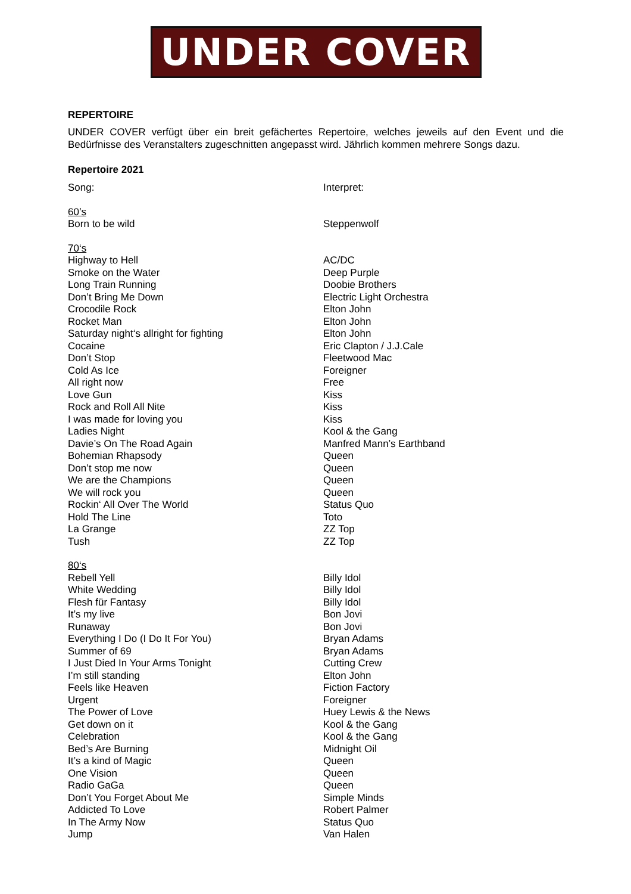UNDER COVER
REPERTOIRE
UNDER COVER verfügt über ein breit gefächertes Repertoire, welches jeweils auf den Event und die Bedürfnisse des Veranstalters zugeschnitten angepasst wird. Jährlich kommen mehrere Songs dazu.
Repertoire 2021
| Song: | Interpret: |
| 60’s | |
| Born to be wild | Steppenwolf |
| 70‘s | |
| Highway to Hell | AC/DC |
| Smoke on the Water | Deep Purple |
| Long Train Running | Doobie Brothers |
| Don’t Bring Me Down | Electric Light Orchestra |
| Crocodile Rock | Elton John |
| Rocket Man | Elton John |
| Saturday night‘s allright for fighting | Elton John |
| Cocaine | Eric Clapton / J.J.Cale |
| Don’t Stop | Fleetwood Mac |
| Cold As Ice | Foreigner |
| All right now | Free |
| Love Gun | Kiss |
| Rock and Roll All Nite | Kiss |
| I was made for loving you | Kiss |
| Ladies Night | Kool & the Gang |
| Davie’s On The Road Again | Manfred Mann’s Earthband |
| Bohemian Rhapsody | Queen |
| Don’t stop me now | Queen |
| We are the Champions | Queen |
| We will rock you | Queen |
| Rockin‘ All Over The World | Status Quo |
| Hold The Line | Toto |
| La Grange | ZZ Top |
| Tush | ZZ Top |
| 80‘s | |
| Rebell Yell | Billy Idol |
| White Wedding | Billy Idol |
| Flesh für Fantasy | Billy Idol |
| It’s my live | Bon Jovi |
| Runaway | Bon Jovi |
| Everything I Do (I Do It For You) | Bryan Adams |
| Summer of 69 | Bryan Adams |
| I Just Died In Your Arms Tonight | Cutting Crew |
| I’m still standing | Elton John |
| Feels like Heaven | Fiction Factory |
| Urgent | Foreigner |
| The Power of Love | Huey Lewis & the News |
| Get down on it | Kool & the Gang |
| Celebration | Kool & the Gang |
| Bed’s Are Burning | Midnight Oil |
| It’s a kind of Magic | Queen |
| One Vision | Queen |
| Radio GaGa | Queen |
| Don’t You Forget About Me | Simple Minds |
| Addicted To Love | Robert Palmer |
| In The Army Now | Status Quo |
| Jump | Van Halen |